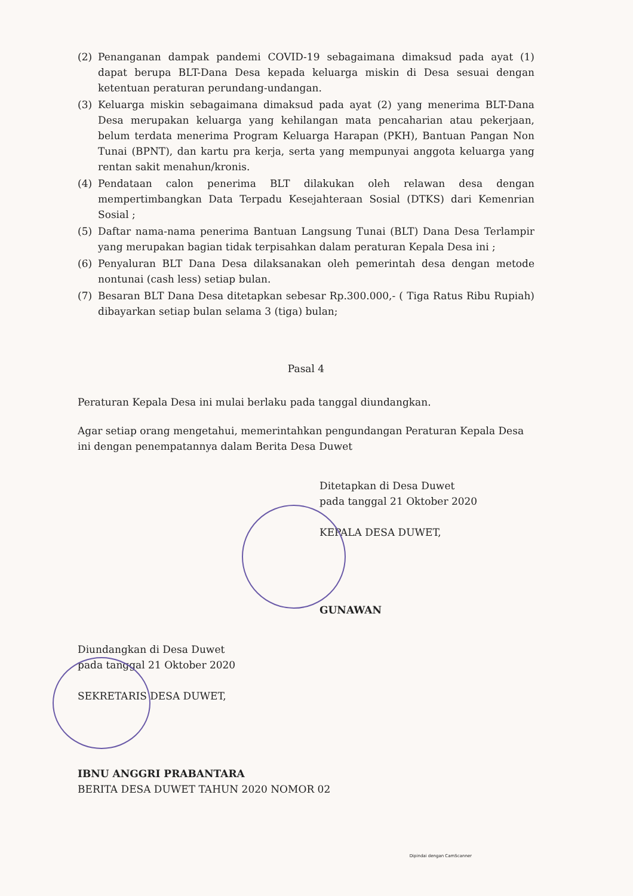(2) Penanganan dampak pandemi COVID-19 sebagaimana dimaksud pada ayat (1) dapat berupa BLT-Dana Desa kepada keluarga miskin di Desa sesuai dengan ketentuan peraturan perundang-undangan.
(3) Keluarga miskin sebagaimana dimaksud pada ayat (2) yang menerima BLT-Dana Desa merupakan keluarga yang kehilangan mata pencaharian atau pekerjaan, belum terdata menerima Program Keluarga Harapan (PKH), Bantuan Pangan Non Tunai (BPNT), dan kartu pra kerja, serta yang mempunyai anggota keluarga yang rentan sakit menahun/kronis.
(4) Pendataan calon penerima BLT dilakukan oleh relawan desa dengan mempertimbangkan Data Terpadu Kesejahteraan Sosial (DTKS) dari Kemenrian Sosial ;
(5) Daftar nama-nama penerima Bantuan Langsung Tunai (BLT) Dana Desa Terlampir yang merupakan bagian tidak terpisahkan dalam peraturan Kepala Desa ini ;
(6) Penyaluran BLT Dana Desa dilaksanakan oleh pemerintah desa dengan metode nontunai (cash less) setiap bulan.
(7) Besaran BLT Dana Desa ditetapkan sebesar Rp.300.000,- ( Tiga Ratus Ribu Rupiah) dibayarkan setiap bulan selama 3 (tiga) bulan;
Pasal 4
Peraturan Kepala Desa ini mulai berlaku pada tanggal diundangkan.
Agar setiap orang mengetahui, memerintahkan pengundangan Peraturan Kepala Desa ini dengan penempatannya dalam Berita Desa Duwet
Ditetapkan di Desa Duwet
pada tanggal 21 Oktober 2020
KEPALA DESA DUWET,
GUNAWAN
Diundangkan di Desa Duwet
pada tanggal 21 Oktober 2020
SEKRETARIS DESA DUWET,
IBNU ANGGRI PRABANTARA
BERITA DESA DUWET TAHUN 2020 NOMOR 02
Dipindai dengan CamScanner